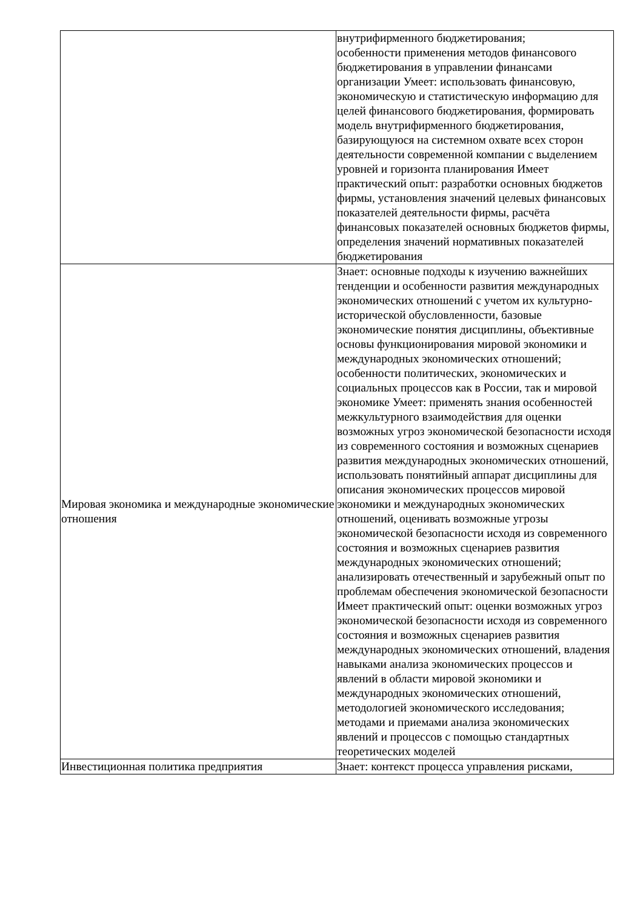| | внутрифирменного бюджетирования; особенности применения методов финансового бюджетирования в управлении финансами организации Умеет: использовать финансовую, экономическую и статистическую информацию для целей финансового бюджетирования, формировать модель внутрифирменного бюджетирования, базирующуюся на системном охвате всех сторон деятельности современной компании с выделением уровней и горизонта планирования Имеет практический опыт: разработки основных бюджетов фирмы, установления значений целевых финансовых показателей деятельности фирмы, расчёта финансовых показателей основных бюджетов фирмы, определения значений нормативных показателей бюджетирования |
| Мировая экономика и международные экономические отношения | Знает: основные подходы к изучению важнейших тенденции и особенности развития международных экономических отношений с учетом их культурно-исторической обусловленности, базовые экономические понятия дисциплины, объективные основы функционирования мировой экономики и международных экономических отношений; особенности политических, экономических и социальных процессов как в России, так и мировой экономике Умеет: применять знания особенностей межкультурного взаимодействия для оценки возможных угроз экономической безопасности исходя из современного состояния и возможных сценариев развития международных экономических отношений, использовать понятийный аппарат дисциплины для описания экономических процессов мировой экономики и международных экономических отношений, оценивать возможные угрозы экономической безопасности исходя из современного состояния и возможных сценариев развития международных экономических отношений; анализировать отечественный и зарубежный опыт по проблемам обеспечения экономической безопасности Имеет практический опыт: оценки возможных угроз экономической безопасности исходя из современного состояния и возможных сценариев развития международных экономических отношений, владения навыками анализа экономических процессов и явлений в области мировой экономики и международных экономических отношений, методологией экономического исследования; методами и приемами анализа экономических явлений и процессов с помощью стандартных теоретических моделей |
| Инвестиционная политика предприятия | Знает: контекст процесса управления рисками, |